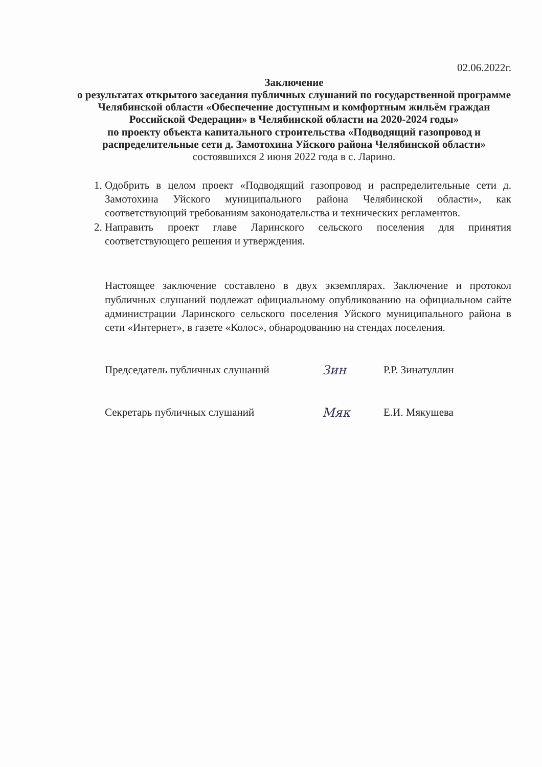02.06.2022г.
Заключение
о результатах открытого заседания публичных слушаний по государственной программе Челябинской области «Обеспечение доступным и комфортным жильём граждан Российской Федерации» в Челябинской области на 2020-2024 годы»
по проекту объекта капитального строительства «Подводящий газопровод и распределительные сети д. Замотохина Уйского района Челябинской области»
состоявшихся 2 июня 2022 года в с. Ларино.
1. Одобрить в целом проект «Подводящий газопровод и распределительные сети д. Замотохина Уйского муниципального района Челябинской области», как соответствующий требованиям законодательства и технических регламентов.
2. Направить проект главе Ларинского сельского поселения для принятия соответствующего решения и утверждения.
Настоящее заключение составлено в двух экземплярах. Заключение и протокол публичных слушаний подлежат официальному опубликованию на официальном сайте администрации Ларинского сельского поселения Уйского муниципального района в сети «Интернет», в газете «Колос», обнародованию на стендах поселения.
Председатель публичных слушаний Зин Р.Р. Зинатуллин
Секретарь публичных слушаний Мяк Е.И. Мякушева